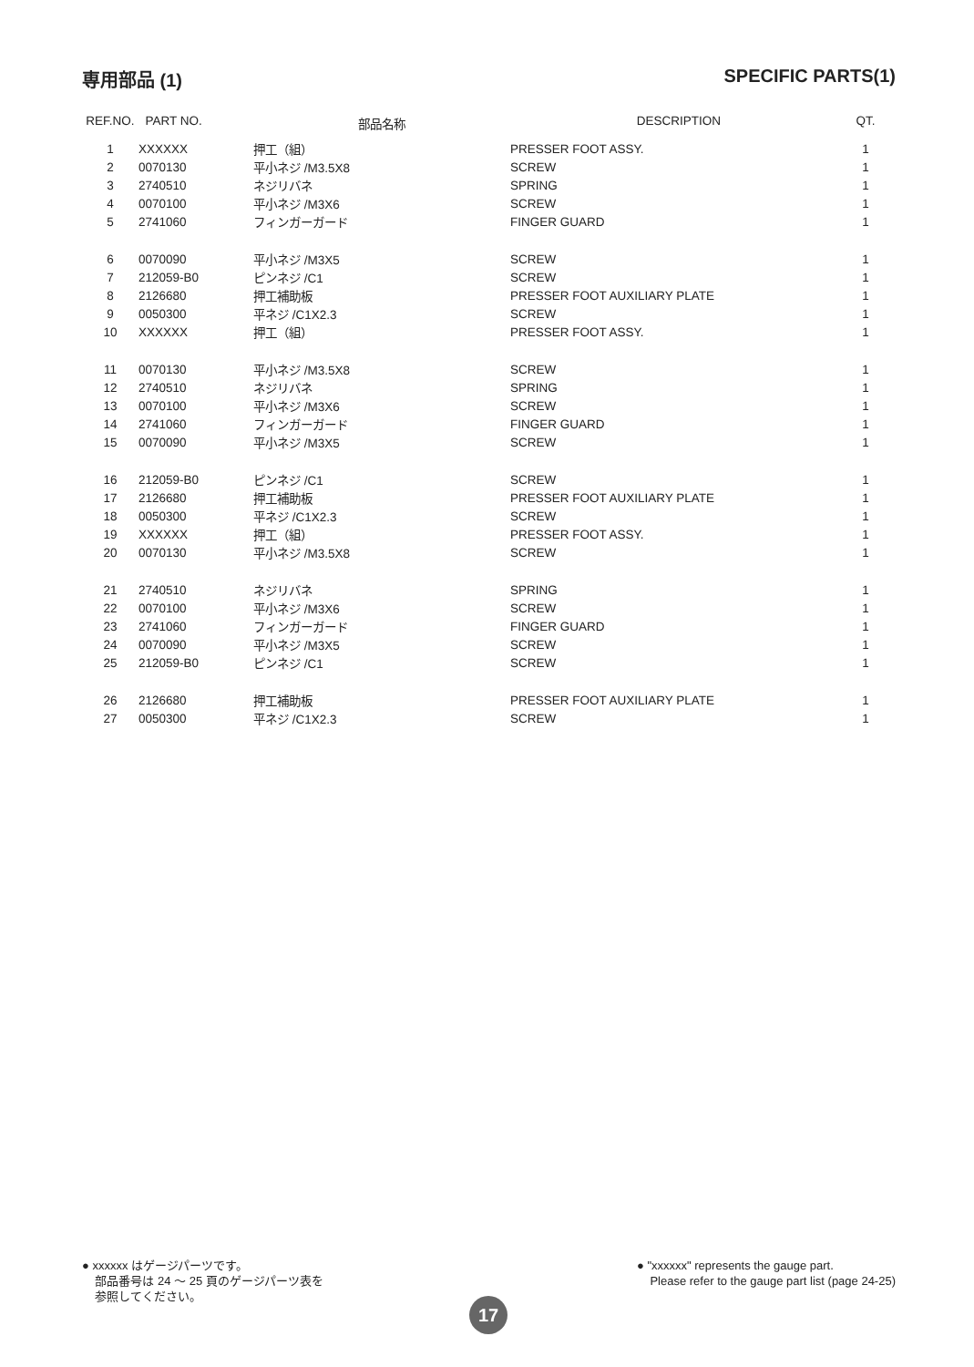専用部品 (1) SPECIFIC PARTS(1)
| REF.NO. | PART NO. | 部品名称 | DESCRIPTION | QT. |
| --- | --- | --- | --- | --- |
| 1 | XXXXXX | 押工（組） | PRESSER FOOT ASSY. | 1 |
| 2 | 0070130 | 平小ネジ /M3.5X8 | SCREW | 1 |
| 3 | 2740510 | ネジリバネ | SPRING | 1 |
| 4 | 0070100 | 平小ネジ /M3X6 | SCREW | 1 |
| 5 | 2741060 | フィンガーガード | FINGER GUARD | 1 |
| 6 | 0070090 | 平小ネジ /M3X5 | SCREW | 1 |
| 7 | 212059-B0 | ピンネジ /C1 | SCREW | 1 |
| 8 | 2126680 | 押工補助板 | PRESSER FOOT AUXILIARY PLATE | 1 |
| 9 | 0050300 | 平ネジ /C1X2.3 | SCREW | 1 |
| 10 | XXXXXX | 押工（組） | PRESSER FOOT ASSY. | 1 |
| 11 | 0070130 | 平小ネジ /M3.5X8 | SCREW | 1 |
| 12 | 2740510 | ネジリバネ | SPRING | 1 |
| 13 | 0070100 | 平小ネジ /M3X6 | SCREW | 1 |
| 14 | 2741060 | フィンガーガード | FINGER GUARD | 1 |
| 15 | 0070090 | 平小ネジ /M3X5 | SCREW | 1 |
| 16 | 212059-B0 | ピンネジ /C1 | SCREW | 1 |
| 17 | 2126680 | 押工補助板 | PRESSER FOOT AUXILIARY PLATE | 1 |
| 18 | 0050300 | 平ネジ /C1X2.3 | SCREW | 1 |
| 19 | XXXXXX | 押工（組） | PRESSER FOOT ASSY. | 1 |
| 20 | 0070130 | 平小ネジ /M3.5X8 | SCREW | 1 |
| 21 | 2740510 | ネジリバネ | SPRING | 1 |
| 22 | 0070100 | 平小ネジ /M3X6 | SCREW | 1 |
| 23 | 2741060 | フィンガーガード | FINGER GUARD | 1 |
| 24 | 0070090 | 平小ネジ /M3X5 | SCREW | 1 |
| 25 | 212059-B0 | ピンネジ /C1 | SCREW | 1 |
| 26 | 2126680 | 押工補助板 | PRESSER FOOT AUXILIARY PLATE | 1 |
| 27 | 0050300 | 平ネジ /C1X2.3 | SCREW | 1 |
● xxxxxx はゲージパーツです。
部品番号は 24 ～ 25 頁のゲージパーツ表を
参照してください。
● "xxxxxx" represents the gauge part.
Please refer to the gauge part list (page 24-25)
17